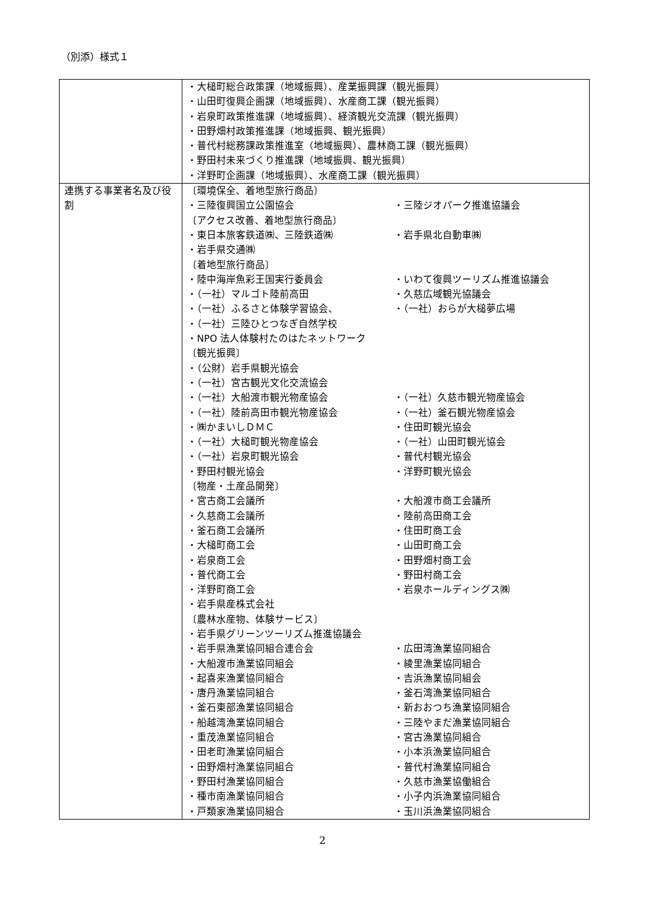（別添）様式１
| | ・大槌町総合政策課（地域振興）、産業振興課（観光振興） ・山田町復興企画課（地域振興）、水産商工課（観光振興） ・岩泉町政策推進課（地域振興）、経済観光交流課（観光振興） ・田野畑村政策推進課（地域振興、観光振興） ・普代村総務課政策推進室（地域振興）、農林商工課（観光振興） ・野田村未来づくり推進課（地域振興、観光振興） ・洋野町企画課（地域振興）、水産商工課（観光振興） |
| 連携する事業者名及び役割 | / 〔環境保全、着地型旅行商品〕 / / / ・三陸復興国立公園協会 / ・三陸ジオパーク推進協議会 / / 〔アクセス改善、着地型旅行商品〕 / / / ・東日本旅客鉄道㈱、三陸鉄道㈱ / ・岩手県北自動車㈱ / / ・岩手県交通㈱ / / / 〔着地型旅行商品〕 / / / ・陸中海岸魚彩王国実行委員会 / ・いわて復興ツーリズム推進協議会 / / ・（一社）マルゴト陸前高田 / ・久慈広域観光協議会 / / ・（一社）ふるさと体験学習協会、 / ・（一社）おらが大槌夢広場 / / ・（一社）三陸ひとつなぎ自然学校 / / / ・NPO 法人体験村たのはたネットワーク / / / 〔観光振興〕 / / / ・（公財）岩手県観光協会 / / / ・（一社）宮古観光文化交流協会 / / / ・（一社）大船渡市観光物産協会 / ・（一社）久慈市観光物産協会 / / ・（一社）陸前高田市観光物産協会 / ・（一社）釜石観光物産協会 / / ・㈱かまいしＤＭＣ / ・住田町観光協会 / / ・（一社）大槌町観光物産協会 / ・（一社）山田町観光協会 / / ・（一社）岩泉町観光協会 / ・普代村観光協会 / / ・野田村観光協会 / ・洋野町観光協会 / / 〔物産・土産品開発〕 / / / ・宮古商工会議所 / ・大船渡市商工会議所 / / ・久慈商工会議所 / ・陸前高田商工会 / / ・釜石商工会議所 / ・住田町商工会 / / ・大槌町商工会 / ・山田町商工会 / / ・岩泉商工会 / ・田野畑村商工会 / / ・普代商工会 / ・野田村商工会 / / ・洋野町商工会 / ・岩泉ホールディングス㈱ / / ・岩手県産株式会社 / / / 〔農林水産物、体験サービス〕 / / / ・岩手県グリーンツーリズム推進協議会 / / / ・岩手県漁業協同組合連合会 / ・広田湾漁業協同組合 / / ・大船渡市漁業協同組会 / ・綾里漁業協同組合 / / ・起喜来漁業協同組合 / ・吉浜漁業協同組会 / / ・唐丹漁業協同組合 / ・釜石湾漁業協同組合 / / ・釜石東部漁業協同組合 / ・新おおつち漁業協同組合 / / ・船越湾漁業協同組合 / ・三陸やまだ漁業協同組合 / / ・重茂漁業協同組合 / ・宮古漁業協同組合 / / ・田老町漁業協同組合 / ・小本浜漁業協同組合 / / ・田野畑村漁業協同組合 / ・普代村漁業協同組合 / / ・野田村漁業協同組合 / ・久慈市漁業協働組合 / / ・種市南漁業協同組合 / ・小子内浜漁業協同組合 / / ・戸類家漁業協同組合 / ・玉川浜漁業協同組合 / |
2